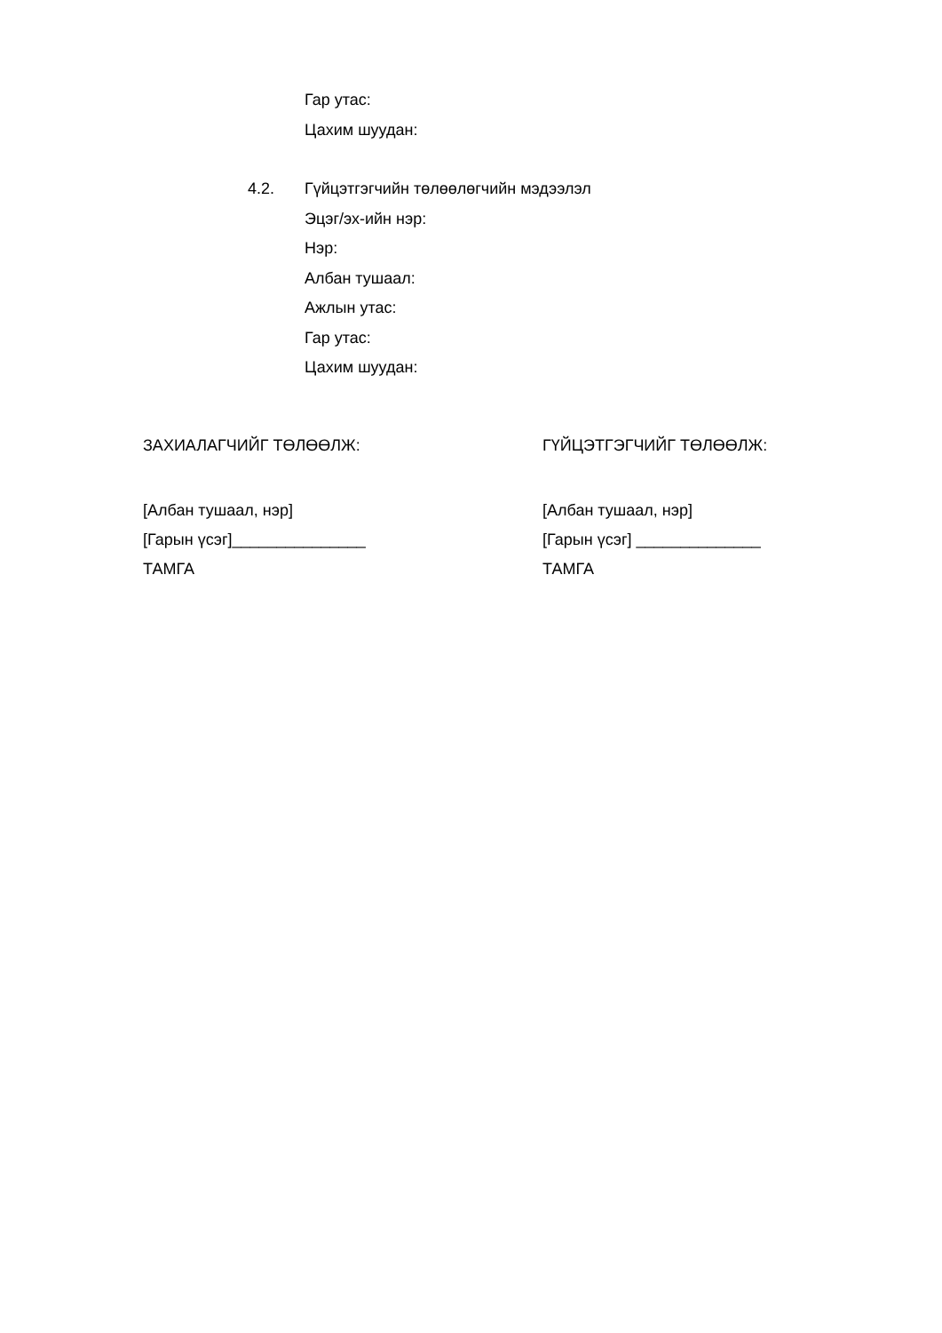Гар утас:
Цахим шуудан:
4.2. Гүйцэтгэгчийн төлөөлөгчийн мэдээлэл
Эцэг/эх-ийн нэр:
Нэр:
Албан тушаал:
Ажлын утас:
Гар утас:
Цахим шуудан:
ЗАХИАЛАГЧИЙГ ТӨЛӨӨЛЖ:
[Албан тушаал, нэр]
[Гарын үсэг]_______________
ТАМГА
ГҮЙЦЭТГЭГЧИЙГ ТӨЛӨӨЛЖ:
[Албан тушаал, нэр]
[Гарын үсэг] ______________
ТАМГА